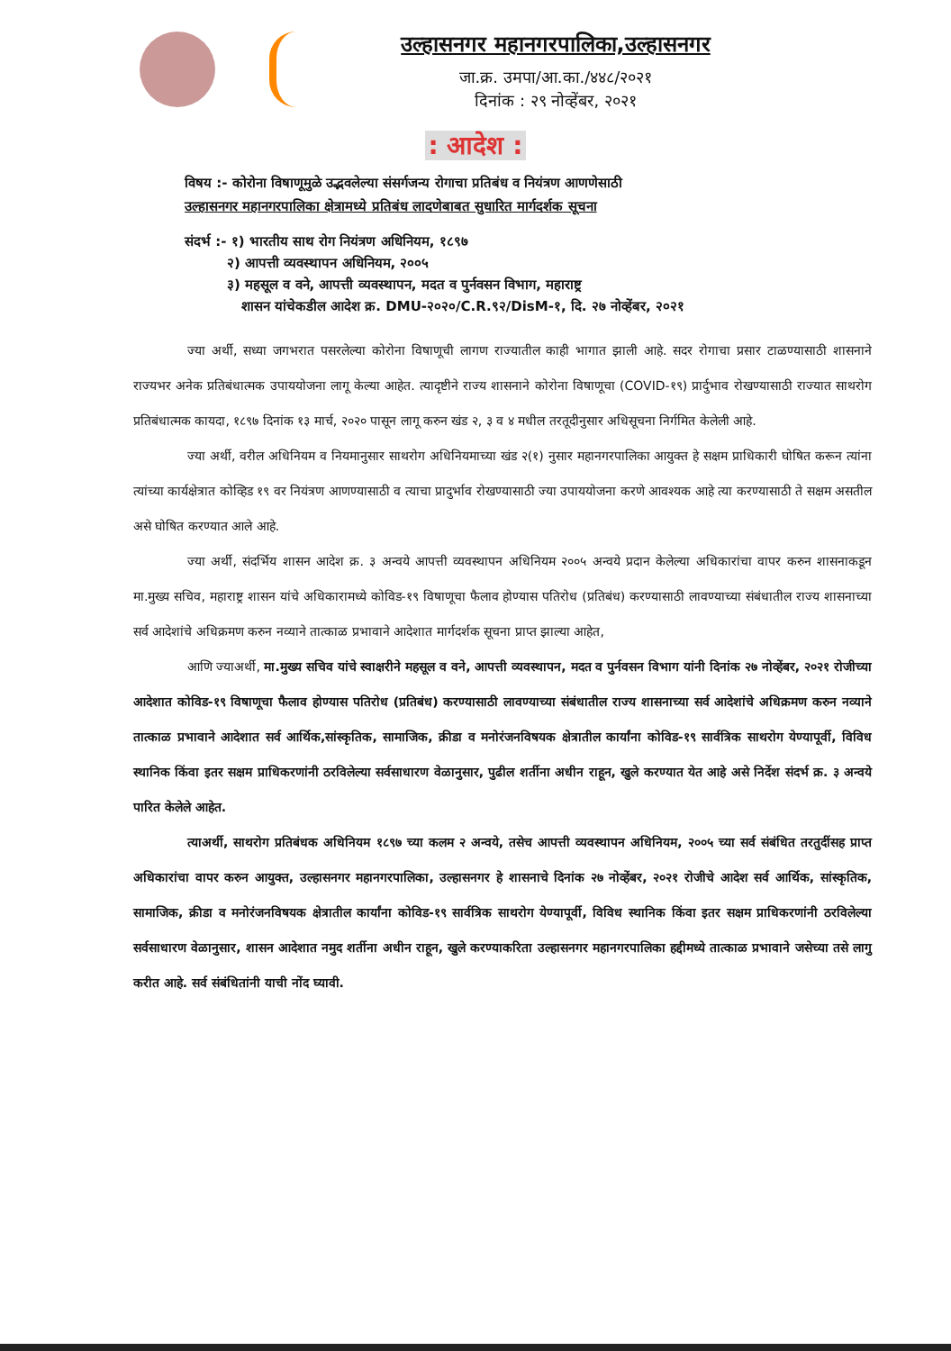उल्हासनगर महानगरपालिका,उल्हासनगर
जा.क्र. उमपा/आ.का./४४८/२०२१
दिनांक : २९ नोव्हेंबर, २०२१
: आदेश :
विषय :- कोरोना विषाणूमुळे उद्भवलेल्या संसर्गजन्य रोगाचा प्रतिबंध व नियंत्रण आणणेसाठी
उल्हासनगर महानगरपालिका क्षेत्रामध्ये प्रतिबंध लादणेबाबत सुधारित मार्गदर्शक सूचना
संदर्भ :- १) भारतीय साथ रोग नियंत्रण अधिनियम, १८९७
२) आपत्ती व्यवस्थापन अधिनियम, २००५
३) महसूल व वने, आपत्ती व्यवस्थापन, मदत व पुर्नवसन विभाग, महाराष्ट्र
शासन यांचेकडील आदेश क्र. DMU-२०२०/C.R.९२/DisM-१, दि. २७ नोव्हेंबर, २०२१
ज्या अर्थी, सध्या जगभरात पसरलेल्या कोरोना विषाणूची लागण राज्यातील काही भागात झाली आहे. सदर रोगाचा प्रसार टाळण्यासाठी शासनाने राज्यभर अनेक प्रतिबंधात्मक उपाययोजना लागू केल्या आहेत. त्यादृष्टीने राज्य शासनाने कोरोना विषाणूचा (COVID-१९) प्रार्दुभाव रोखण्यासाठी राज्यात साथरोग प्रतिबंधात्मक कायदा, १८९७ दिनांक १३ मार्च, २०२० पासून लागू करुन खंड २, ३ व ४ मधील तरतूदीनुसार अधिसूचना निर्गमित केलेली आहे.
ज्या अर्थी, वरील अधिनियम व नियमानुसार साथरोग अधिनियमाच्या खंड २(१) नुसार महानगरपालिका आयुक्त हे सक्षम प्राधिकारी घोषित करून त्यांना त्यांच्या कार्यक्षेत्रात कोव्हिड १९ वर नियंत्रण आणण्यासाठी व त्याचा प्रादुर्भाव रोखण्यासाठी ज्या उपाययोजना करणे आवश्यक आहे त्या करण्यासाठी ते सक्षम असतील असे घोषित करण्यात आले आहे.
ज्या अर्थी, संदर्भिय शासन आदेश क्र. ३ अन्वये आपत्ती व्यवस्थापन अधिनियम २००५ अन्वये प्रदान केलेल्या अधिकारांचा वापर करुन शासनाकडून मा.मुख्य सचिव, महाराष्ट्र शासन यांचे अधिकारामध्ये कोविड-१९ विषाणूचा फैलाव होण्यास पतिरोध (प्रतिबंध) करण्यासाठी लावण्याच्या संबंधातील राज्य शासनाच्या सर्व आदेशांचे अधिक्रमण करुन नव्याने तात्काळ प्रभावाने आदेशात मार्गदर्शक सूचना प्राप्त झाल्या आहेत,
आणि ज्याअर्थी, मा.मुख्य सचिव यांचे स्वाक्षरीने महसूल व वने, आपत्ती व्यवस्थापन, मदत व पुर्नवसन विभाग यांनी दिनांक २७ नोव्हेंबर, २०२१ रोजीच्या आदेशात कोविड-१९ विषाणूचा फैलाव होण्यास पतिरोध (प्रतिबंध) करण्यासाठी लावण्याच्या संबंधातील राज्य शासनाच्या सर्व आदेशांचे अधिक्रमण करुन नव्याने तात्काळ प्रभावाने आदेशात सर्व आर्थिक,सांस्कृतिक, सामाजिक, क्रीडा व मनोरंजनविषयक क्षेत्रातील कार्यांना कोविड-१९ सार्वत्रिक साथरोग येण्यापूर्वी, विविध स्थानिक किंवा इतर सक्षम प्राधिकरणांनी ठरविलेल्या सर्वसाधारण वेळानुसार, पुढील शर्तीना अधीन राहून, खुले करण्यात येत आहे असे निर्देश संदर्भ क्र. ३ अन्वये पारित केलेले आहेत.
त्याअर्थी, साथरोग प्रतिबंधक अधिनियम १८९७ च्या कलम २ अन्वये, तसेच आपत्ती व्यवस्थापन अधिनियम, २००५ च्या सर्व संबंधित तरतुदींसह प्राप्त अधिकारांचा वापर करुन आयुक्त, उल्हासनगर महानगरपालिका, उल्हासनगर हे शासनाचे दिनांक २७ नोव्हेंबर, २०२१ रोजीचे आदेश सर्व आर्थिक, सांस्कृतिक, सामाजिक, क्रीडा व मनोरंजनविषयक क्षेत्रातील कार्यांना कोविड-१९ सार्वत्रिक साथरोग येण्यापूर्वी, विविध स्थानिक किंवा इतर सक्षम प्राधिकरणांनी ठरविलेल्या सर्वसाधारण वेळानुसार, शासन आदेशात नमुद शर्तीना अधीन राहून, खुले करण्याकरिता उल्हासनगर महानगरपालिका हद्दीमध्ये तात्काळ प्रभावाने जसेच्या तसे लागु करीत आहे. सर्व संबंधितांनी याची नोंद घ्यावी.